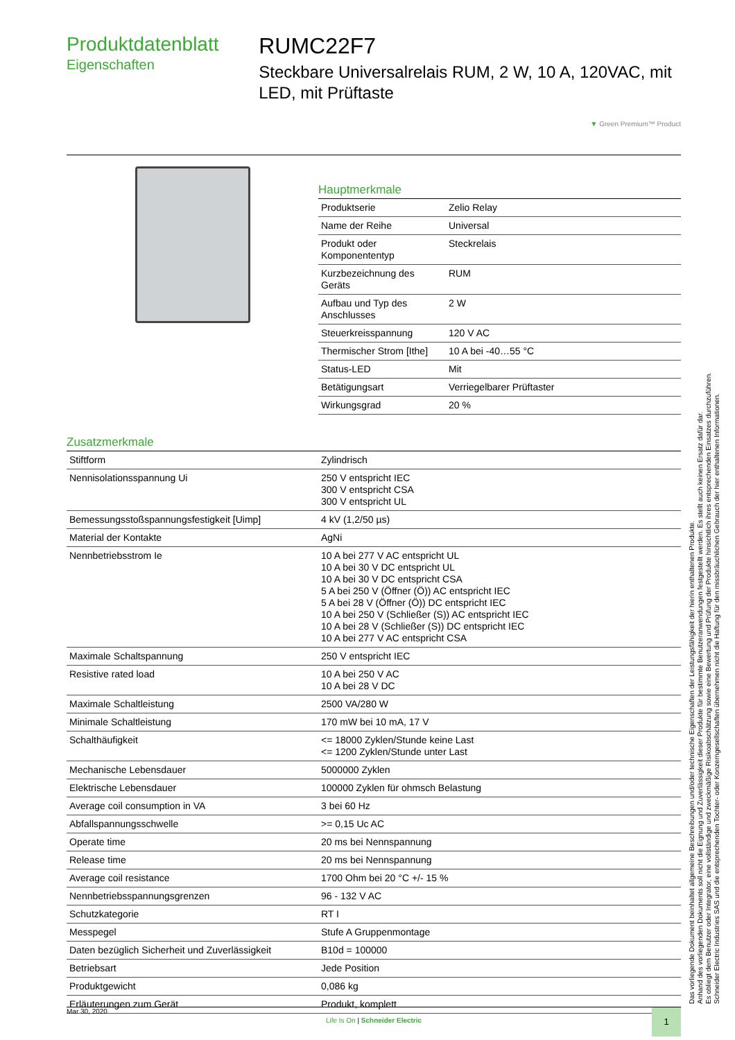Produktdatenblatt
Eigenschaften
RUMC22F7
Steckbare Universalrelais RUM, 2 W, 10 A, 120VAC, mit LED, mit Prüftaste
▼ Green Premium™ Product
Hauptmerkmale
| Produktserie | Zelio Relay |
| Name der Reihe | Universal |
| Produkt oder Komponententyp | Steckrelais |
| Kurzbezeichnung des Geräts | RUM |
| Aufbau und Typ des Anschlusses | 2 W |
| Steuerkreisspannung | 120 V AC |
| Thermischer Strom [Ithe] | 10 A bei -40…55 °C |
| Status-LED | Mit |
| Betätigungsart | Verriegelbarer Prüftaster |
| Wirkungsgrad | 20 % |
Zusatzmerkmale
| Stiftform | Zylindrisch |
| Nennisolationsspannung Ui | 250 V entspricht IEC 300 V entspricht CSA 300 V entspricht UL |
| Bemessungsstoßspannungsfestigkeit [Uimp] | 4 kV (1,2/50 µs) |
| Material der Kontakte | AgNi |
| Nennbetriebsstrom Ie | 10 A bei 277 V AC entspricht UL 10 A bei 30 V DC entspricht UL 10 A bei 30 V DC entspricht CSA 5 A bei 250 V (Öffner (Ö)) AC entspricht IEC 5 A bei 28 V (Öffner (Ö)) DC entspricht IEC 10 A bei 250 V (Schließer (S)) AC entspricht IEC 10 A bei 28 V (Schließer (S)) DC entspricht IEC 10 A bei 277 V AC entspricht CSA |
| Maximale Schaltspannung | 250 V entspricht IEC |
| Resistive rated load | 10 A bei 250 V AC 10 A bei 28 V DC |
| Maximale Schaltleistung | 2500 VA/280 W |
| Minimale Schaltleistung | 170 mW bei 10 mA, 17 V |
| Schalthäufigkeit | <= 18000 Zyklen/Stunde keine Last <= 1200 Zyklen/Stunde unter Last |
| Mechanische Lebensdauer | 5000000 Zyklen |
| Elektrische Lebensdauer | 100000 Zyklen für ohmsch Belastung |
| Average coil consumption in VA | 3 bei 60 Hz |
| Abfallspannungsschwelle | >= 0,15 Uc AC |
| Operate time | 20 ms bei Nennspannung |
| Release time | 20 ms bei Nennspannung |
| Average coil resistance | 1700 Ohm bei 20 °C +/- 15 % |
| Nennbetriebsspannungsgrenzen | 96 - 132 V AC |
| Schutzkategorie | RT I |
| Messpegel | Stufe A Gruppenmontage |
| Daten bezüglich Sicherheit und Zuverlässigkeit | B10d = 100000 |
| Betriebsart | Jede Position |
| Produktgewicht | 0,086 kg |
| Erläuterungen zum Gerät | Produkt, komplett |
Mar 30, 2020
Life Is On | Schneider Electric
1
Das vorliegende Dokument beinhaltet allgemeine Beschreibungen und/oder technische Eigenschaften der Leistungsfähigkeit der hierin enthaltenen Produkte.
Anhand des vorliegenden Dokuments soll nicht die Eignung und Zuverlässigkeit dieser Produkte für bestimmte Benutzeranwendungen festgestellt werden. Es stellt auch keinen Ersatz dafür dar.
Es obliegt dem Benutzer oder Integrator, eine vollständige und zweckmäßige Risikoabschätzung sowie eine Bewertung und Prüfung der Produkte hinsichtlich ihres entsprechenden Einsatzes durchzuführen.
Schneider Electric Industries SAS und die entsprechenden Tochter- oder Konzerngesellschaften übernehmen nicht die Haftung für den missbräuchlichen Gebrauch der hier enthaltenen Informationen.